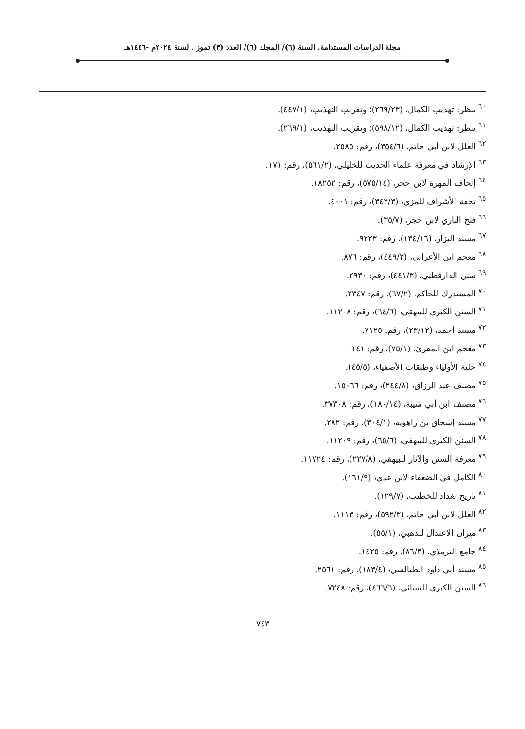مجلة الدراسات المستدامة. السنة (٦)/ المجلد (٦)/ العدد (٣) تموز . لسنة ٢٠٢٤م -١٤٤٦هـ
<sup>٦٠</sup> ينظر: تهذيب الكمال، (٢٦٩/٢٣)؛ وتقريب التهذيب، (٤٤٧/١).
<sup>٦١</sup> ينظر: تهذيب الكمال، (٥٩٨/١٢)؛ وتقريب التهذيب، (٢٦٩/١).
<sup>٦٢</sup> العلل لابن أبي حاتم، (٣٥٤/٦)، رقم: ٢٥٨٥.
<sup>٦٣</sup> الإرشاد في معرفة علماء الحديث للخليلي، (٥٦١/٢)، رقم: ١٧١.
<sup>٦٤</sup> إتحاف المهرة لابن حجر، (٥٧٥/١٤)، رقم: ١٨٢٥٢.
<sup>٦٥</sup> تحفة الأشراف للمزي، (٣٤٢/٣)، رقم: ٤٠٠١.
<sup>٦٦</sup> فتح الباري لابن حجر، (٣٥/٧).
<sup>٦٧</sup> مسند البزار، (١٣٤/١٦)، رقم: ٩٢٢٣.
<sup>٦٨</sup> معجم ابن الأعرابي، (٤٤٩/٢)، رقم: ٨٧٦.
<sup>٦٩</sup> سنن الدارقطني، (٤٤١/٣)، رقم: ٢٩٣٠.
<sup>٧٠</sup> المستدرك للحاكم، (٦٧/٢)، رقم: ٢٣٤٧.
<sup>٧١</sup> السنن الكبرى للبيهقي، (٦٤/٦)، رقم: ١١٢٠٨.
<sup>٧٢</sup> مسند أحمد، (٢٣/١٢)، رقم: ٧١٢٥.
<sup>٧٣</sup> معجم ابن المقرئ، (٧٥/١)، رقم: ١٤١.
<sup>٧٤</sup> حلية الأولياء وطبقات الأصفياء، (٤٥/٥).
<sup>٧٥</sup> مصنف عبد الرزاق، (٢٤٤/٨)، رقم: ١٥٠٦٦.
<sup>٧٦</sup> مصنف ابن أبي شيبة، (١٨٠/١٤)، رقم: ٣٧٣٠٨.
<sup>٧٧</sup> مسند إسحاق بن راهويه، (٣٠٤/١)، رقم: ٢٨٢.
<sup>٧٨</sup> السنن الكبرى للبيهقي، (٦٥/٦)، رقم: ١١٢٠٩.
<sup>٧٩</sup> معرفة السنن والآثار للبيهقي، (٢٢٧/٨)، رقم: ١١٧٢٤.
<sup>٨٠</sup> الكامل في الضعفاء لابن عدي، (١٦١/٩).
<sup>٨١</sup> تاريخ بغداد للخطيب، (١٢٩/٧).
<sup>٨٢</sup> العلل لابن أبي حاتم، (٥٩٢/٣)، رقم: ١١١٣.
<sup>٨٣</sup> ميزان الاعتدال للذهبي، (٥٥/١).
<sup>٨٤</sup> جامع الترمذي، (٨٦/٣)، رقم: ١٤٢٥.
<sup>٨٥</sup> مسند أبي داود الطيالسي، (١٨٣/٤)، رقم: ٢٥٦١.
<sup>٨٦</sup> السنن الكبرى للنسائي، (٤٦٦/٦)، رقم: ٧٢٤٨.
٧٤٣